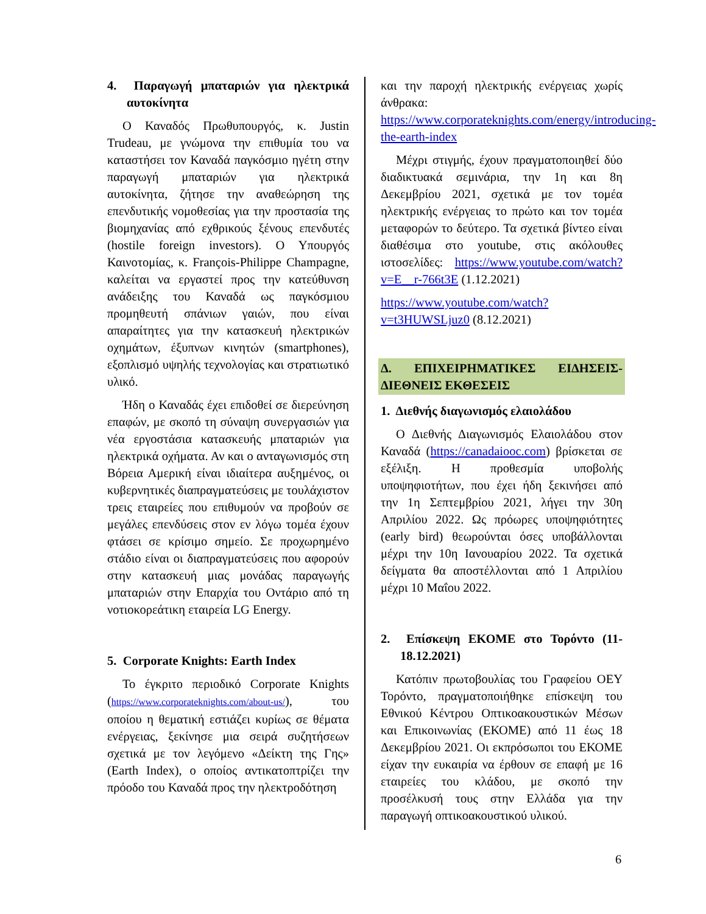4. Παραγωγή μπαταριών για ηλεκτρικά αυτοκίνητα
Ο Καναδός Πρωθυπουργός, κ. Justin Trudeau, με γνώμονα την επιθυμία του να καταστήσει τον Καναδά παγκόσμιο ηγέτη στην παραγωγή μπαταριών για ηλεκτρικά αυτοκίνητα, ζήτησε την αναθεώρηση της επενδυτικής νομοθεσίας για την προστασία της βιομηχανίας από εχθρικούς ξένους επενδυτές (hostile foreign investors). Ο Υπουργός Καινοτομίας, κ. François-Philippe Champagne, καλείται να εργαστεί προς την κατεύθυνση ανάδειξης του Καναδά ως παγκόσμιου προμηθευτή σπάνιων γαιών, που είναι απαραίτητες για την κατασκευή ηλεκτρικών οχημάτων, έξυπνων κινητών (smartphones), εξοπλισμό υψηλής τεχνολογίας και στρατιωτικό υλικό.
Ήδη ο Καναδάς έχει επιδοθεί σε διερεύνηση επαφών, με σκοπό τη σύναψη συνεργασιών για νέα εργοστάσια κατασκευής μπαταριών για ηλεκτρικά οχήματα. Αν και ο ανταγωνισμός στη Βόρεια Αμερική είναι ιδιαίτερα αυξημένος, οι κυβερνητικές διαπραγματεύσεις με τουλάχιστον τρεις εταιρείες που επιθυμούν να προβούν σε μεγάλες επενδύσεις στον εν λόγω τομέα έχουν φτάσει σε κρίσιμο σημείο. Σε προχωρημένο στάδιο είναι οι διαπραγματεύσεις που αφορούν στην κατασκευή μιας μονάδας παραγωγής μπαταριών στην Επαρχία του Οντάριο από τη νοτιοκορεάτικη εταιρεία LG Energy.
5. Corporate Knights: Earth Index
Το έγκριτο περιοδικό Corporate Knights (https://www.corporateknights.com/about-us/), του οποίου η θεματική εστιάζει κυρίως σε θέματα ενέργειας, ξεκίνησε μια σειρά συζητήσεων σχετικά με τον λεγόμενο «Δείκτη της Γης» (Earth Index), ο οποίος αντικατοπτρίζει την πρόοδο του Καναδά προς την ηλεκτροδότηση
και την παροχή ηλεκτρικής ενέργειας χωρίς άνθρακα: https://www.corporateknights.com/energy/introducing-the-earth-index
Μέχρι στιγμής, έχουν πραγματοποιηθεί δύο διαδικτυακά σεμινάρια, την 1η και 8η Δεκεμβρίου 2021, σχετικά με τον τομέα ηλεκτρικής ενέργειας το πρώτο και τον τομέα μεταφορών το δεύτερο. Τα σχετικά βίντεο είναι διαθέσιμα στο youtube, στις ακόλουθες ιστοσελίδες: https://www.youtube.com/watch?v=E__r-766t3E (1.12.2021)
https://www.youtube.com/watch?v=t3HUWSLjuz0 (8.12.2021)
Δ. ΕΠΙΧΕΙΡΗΜΑΤΙΚΕΣ ΕΙΔΗΣΕΙΣ-ΔΙΕΘΝΕΙΣ ΕΚΘΕΣΕΙΣ
1. Διεθνής διαγωνισμός ελαιολάδου
Ο Διεθνής Διαγωνισμός Ελαιολάδου στον Καναδά (https://canadaiooc.com) βρίσκεται σε εξέλιξη. Η προθεσμία υποβολής υποψηφιοτήτων, που έχει ήδη ξεκινήσει από την 1η Σεπτεμβρίου 2021, λήγει την 30η Απριλίου 2022. Ως πρόωρες υποψηφιότητες (early bird) θεωρούνται όσες υποβάλλονται μέχρι την 10η Ιανουαρίου 2022. Τα σχετικά δείγματα θα αποστέλλονται από 1 Απριλίου μέχρι 10 Μαΐου 2022.
2. Επίσκεψη ΕΚΟΜΕ στο Τορόντο (11-18.12.2021)
Κατόπιν πρωτοβουλίας του Γραφείου ΟΕΥ Τορόντο, πραγματοποιήθηκε επίσκεψη του Εθνικού Κέντρου Οπτικοακουστικών Μέσων και Επικοινωνίας (ΕΚΟΜΕ) από 11 έως 18 Δεκεμβρίου 2021. Οι εκπρόσωποι του ΕΚΟΜΕ είχαν την ευκαιρία να έρθουν σε επαφή με 16 εταιρείες του κλάδου, με σκοπό την προσέλκυσή τους στην Ελλάδα για την παραγωγή οπτικοακουστικού υλικού.
6